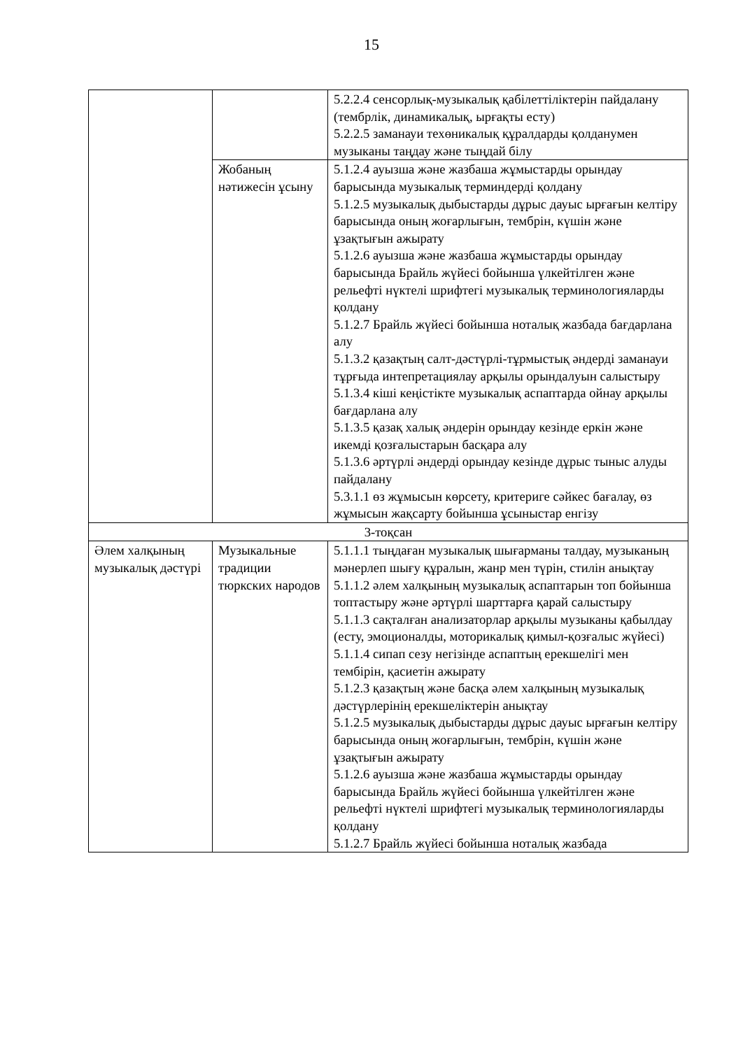15
| | | 5.2.2.4 сенсорлық-музыкалық қабілеттіліктерін пайдалану (тембрлік, динамикалық, ырғақты есту) 5.2.2.5 заманауи техөникалық құралдарды қолданумен музыканы таңдау және тыңдай білу |
| | Жобаның нәтижесін ұсыну | 5.1.2.4 ауызша және жазбаша жұмыстарды орындау барысында музыкалық терминдерді қолдану 5.1.2.5 музыкалық дыбыстарды дұрыс дауыс ырғағын келтіру барысында оның жоғарлығын, тембрін, күшін және ұзақтығын ажырату 5.1.2.6 ауызша және жазбаша жұмыстарды орындау барысында Брайль жүйесі бойынша үлкейтілген және рельефті нүктелі шрифтегі музыкалық терминологияларды қолдану 5.1.2.7 Брайль жүйесі бойынша ноталық жазбада бағдарлана алу 5.1.3.2 қазақтың салт-дәстүрлі-тұрмыстық әндерді заманауи тұрғыда интепретациялау арқылы орындалуын салыстыру 5.1.3.4 кіші кеңістікте музыкалық аспаптарда ойнау арқылы бағдарлана алу 5.1.3.5 қазақ халық әндерін орындау кезінде еркін және икемді қозғалыстарын басқара алу 5.1.3.6 әртүрлі әндерді орындау кезінде дұрыс тыныс алуды пайдалану 5.3.1.1 өз жұмысын көрсету, критериге сәйкес бағалау, өз жұмысын жақсарту бойынша ұсыныстар енгізу |
| 3-тоқсан | | |
| Әлем халқының музыкалық дәстүрі | Музыкальные традиции тюркских народов | 5.1.1.1 тыңдаған музыкалық шығарманы талдау, музыканың мәнерлеп шығу құралын, жанр мен түрін, стилін анықтау 5.1.1.2 әлем халқының музыкалық аспаптарын топ бойынша топтастыру және әртүрлі шарттарға қарай салыстыру 5.1.1.3 сақталған анализаторлар арқылы музыканы қабылдау (есту, эмоционалды, моторикалық қимыл-қозғалыс жүйесі) 5.1.1.4 сипап сезу негізінде аспаптың ерекшелігі мен тембірін, қасиетін ажырату 5.1.2.3 қазақтың және басқа әлем халқының музыкалық дәстүрлерінің ерекшеліктерін анықтау 5.1.2.5 музыкалық дыбыстарды дұрыс дауыс ырғағын келтіру барысында оның жоғарлығын, тембрін, күшін және ұзақтығын ажырату 5.1.2.6 ауызша және жазбаша жұмыстарды орындау барысында Брайль жүйесі бойынша үлкейтілген және рельефті нүктелі шрифтегі музыкалық терминологияларды қолдану 5.1.2.7 Брайль жүйесі бойынша ноталық жазбада |